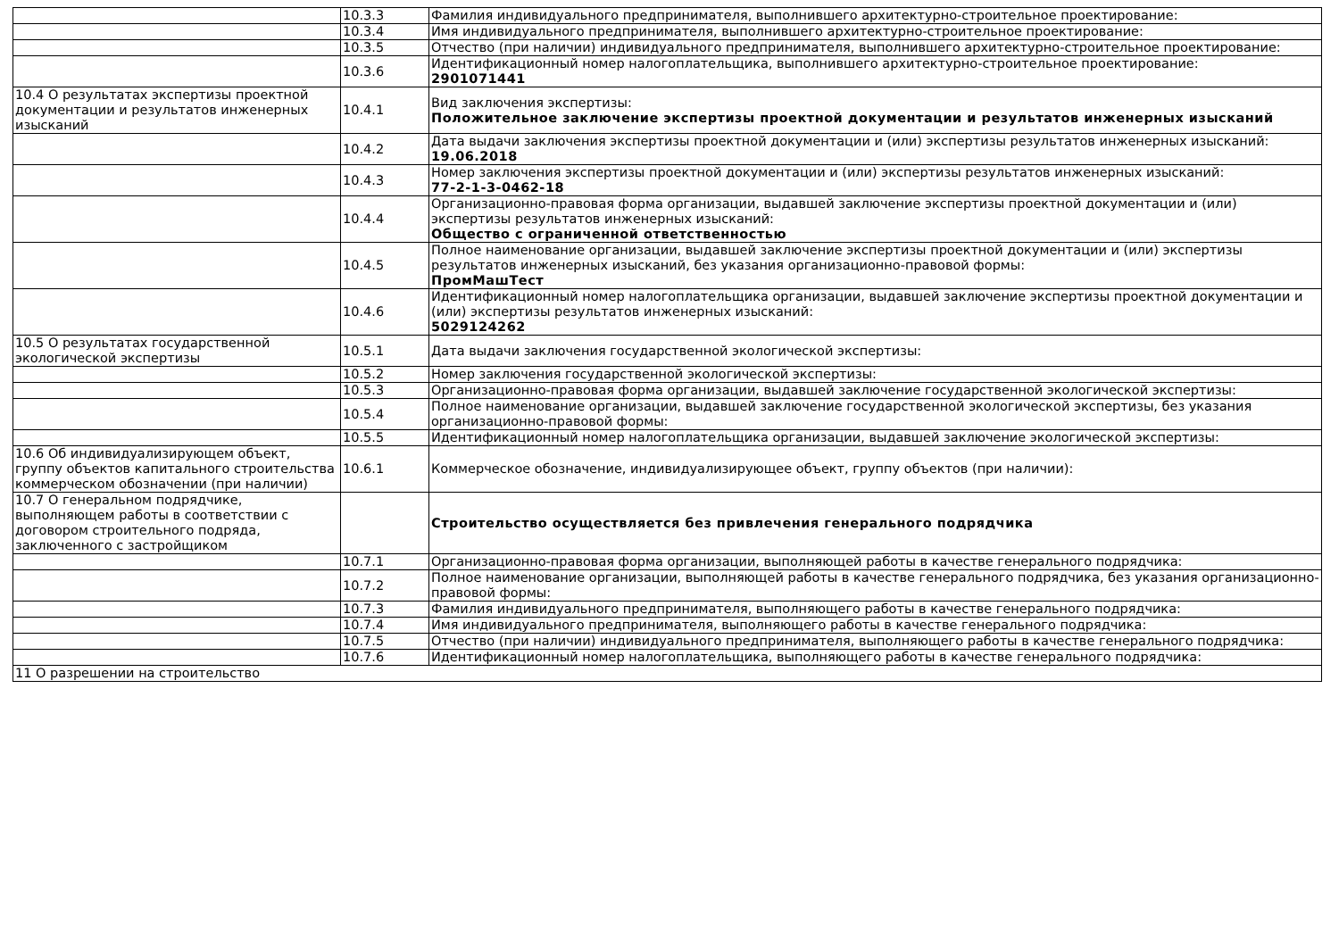| | 10.3.3 | Фамилия индивидуального предпринимателя, выполнившего архитектурно-строительное проектирование: |
| | 10.3.4 | Имя индивидуального предпринимателя, выполнившего архитектурно-строительное проектирование: |
| | 10.3.5 | Отчество (при наличии) индивидуального предпринимателя, выполнившего архитектурно-строительное проектирование: |
| | 10.3.6 | Идентификационный номер налогоплательщика, выполнившего архитектурно-строительное проектирование: 2901071441 |
| 10.4 О результатах экспертизы проектной документации и результатов инженерных изысканий | 10.4.1 | Вид заключения экспертизы: Положительное заключение экспертизы проектной документации и результатов инженерных изысканий |
| | 10.4.2 | Дата выдачи заключения экспертизы проектной документации и (или) экспертизы результатов инженерных изысканий: 19.06.2018 |
| | 10.4.3 | Номер заключения экспертизы проектной документации и (или) экспертизы результатов инженерных изысканий: 77-2-1-3-0462-18 |
| | 10.4.4 | Организационно-правовая форма организации, выдавшей заключение экспертизы проектной документации и (или) экспертизы результатов инженерных изысканий: Общество с ограниченной ответственностью |
| | 10.4.5 | Полное наименование организации, выдавшей заключение экспертизы проектной документации и (или) экспертизы результатов инженерных изысканий, без указания организационно-правовой формы: ПромМашТест |
| | 10.4.6 | Идентификационный номер налогоплательщика организации, выдавшей заключение экспертизы проектной документации и (или) экспертизы результатов инженерных изысканий: 5029124262 |
| 10.5 О результатах государственной экологической экспертизы | 10.5.1 | Дата выдачи заключения государственной экологической экспертизы: |
| | 10.5.2 | Номер заключения государственной экологической экспертизы: |
| | 10.5.3 | Организационно-правовая форма организации, выдавшей заключение государственной экологической экспертизы: |
| | 10.5.4 | Полное наименование организации, выдавшей заключение государственной экологической экспертизы, без указания организационно-правовой формы: |
| | 10.5.5 | Идентификационный номер налогоплательщика организации, выдавшей заключение экологической экспертизы: |
| 10.6 Об индивидуализирующем объект, группу объектов капитального строительства коммерческом обозначении (при наличии) | 10.6.1 | Коммерческое обозначение, индивидуализирующее объект, группу объектов (при наличии): |
| 10.7 О генеральном подрядчике, выполняющем работы в соответствии с договором строительного подряда, заключенного с застройщиком | | Строительство осуществляется без привлечения генерального подрядчика |
| | 10.7.1 | Организационно-правовая форма организации, выполняющей работы в качестве генерального подрядчика: |
| | 10.7.2 | Полное наименование организации, выполняющей работы в качестве генерального подрядчика, без указания организационно-правовой формы: |
| | 10.7.3 | Фамилия индивидуального предпринимателя, выполняющего работы в качестве генерального подрядчика: |
| | 10.7.4 | Имя индивидуального предпринимателя, выполняющего работы в качестве генерального подрядчика: |
| | 10.7.5 | Отчество (при наличии) индивидуального предпринимателя, выполняющего работы в качестве генерального подрядчика: |
| | 10.7.6 | Идентификационный номер налогоплательщика, выполняющего работы в качестве генерального подрядчика: |
| 11 О разрешении на строительство | | |